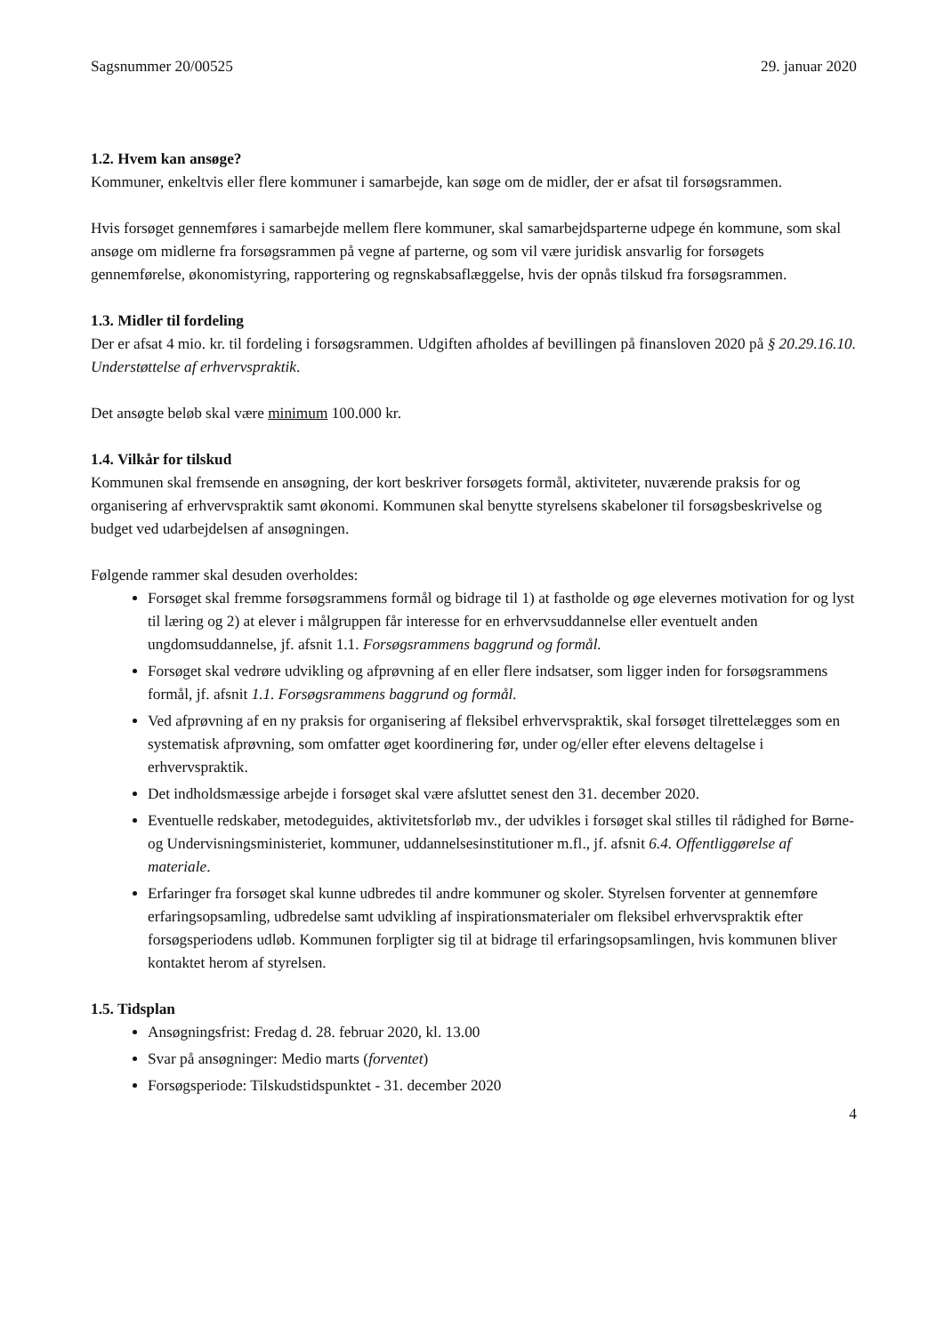Sagsnummer 20/00525 29. januar 2020
1.2. Hvem kan ansøge?
Kommuner, enkeltvis eller flere kommuner i samarbejde, kan søge om de midler, der er afsat til forsøgsrammen.
Hvis forsøget gennemføres i samarbejde mellem flere kommuner, skal samarbejdsparterne udpege én kommune, som skal ansøge om midlerne fra forsøgsrammen på vegne af parterne, og som vil være juridisk ansvarlig for forsøgets gennemførelse, økonomistyring, rapportering og regnskabsaflæggelse, hvis der opnås tilskud fra forsøgsrammen.
1.3. Midler til fordeling
Der er afsat 4 mio. kr. til fordeling i forsøgsrammen. Udgiften afholdes af bevillingen på finansloven 2020 på § 20.29.16.10. Understøttelse af erhvervspraktik.
Det ansøgte beløb skal være minimum 100.000 kr.
1.4. Vilkår for tilskud
Kommunen skal fremsende en ansøgning, der kort beskriver forsøgets formål, aktiviteter, nuværende praksis for og organisering af erhvervspraktik samt økonomi. Kommunen skal benytte styrelsens skabeloner til forsøgsbeskrivelse og budget ved udarbejdelsen af ansøgningen.
Følgende rammer skal desuden overholdes:
Forsøget skal fremme forsøgsrammens formål og bidrage til 1) at fastholde og øge elevernes motivation for og lyst til læring og 2) at elever i målgruppen får interesse for en erhvervsuddannelse eller eventuelt anden ungdomsuddannelse, jf. afsnit 1.1. Forsøgsrammens baggrund og formål.
Forsøget skal vedrøre udvikling og afprøvning af en eller flere indsatser, som ligger inden for forsøgsrammens formål, jf. afsnit 1.1. Forsøgsrammens baggrund og formål.
Ved afprøvning af en ny praksis for organisering af fleksibel erhvervspraktik, skal forsøget tilrettelægges som en systematisk afprøvning, som omfatter øget koordinering før, under og/eller efter elevens deltagelse i erhvervspraktik.
Det indholdsmæssige arbejde i forsøget skal være afsluttet senest den 31. december 2020.
Eventuelle redskaber, metodeguides, aktivitetsforløb mv., der udvikles i forsøget skal stilles til rådighed for Børne- og Undervisningsministeriet, kommuner, uddannelsesinstitutioner m.fl., jf. afsnit 6.4. Offentliggørelse af materiale.
Erfaringer fra forsøget skal kunne udbredes til andre kommuner og skoler. Styrelsen forventer at gennemføre erfaringsopsamling, udbredelse samt udvikling af inspirationsmaterialer om fleksibel erhvervspraktik efter forsøgsperiodens udløb. Kommunen forpligter sig til at bidrage til erfaringsopsamlingen, hvis kommunen bliver kontaktet herom af styrelsen.
1.5. Tidsplan
Ansøgningsfrist: Fredag d. 28. februar 2020, kl. 13.00
Svar på ansøgninger: Medio marts (forventet)
Forsøgsperiode: Tilskudstidspunktet - 31. december 2020
4